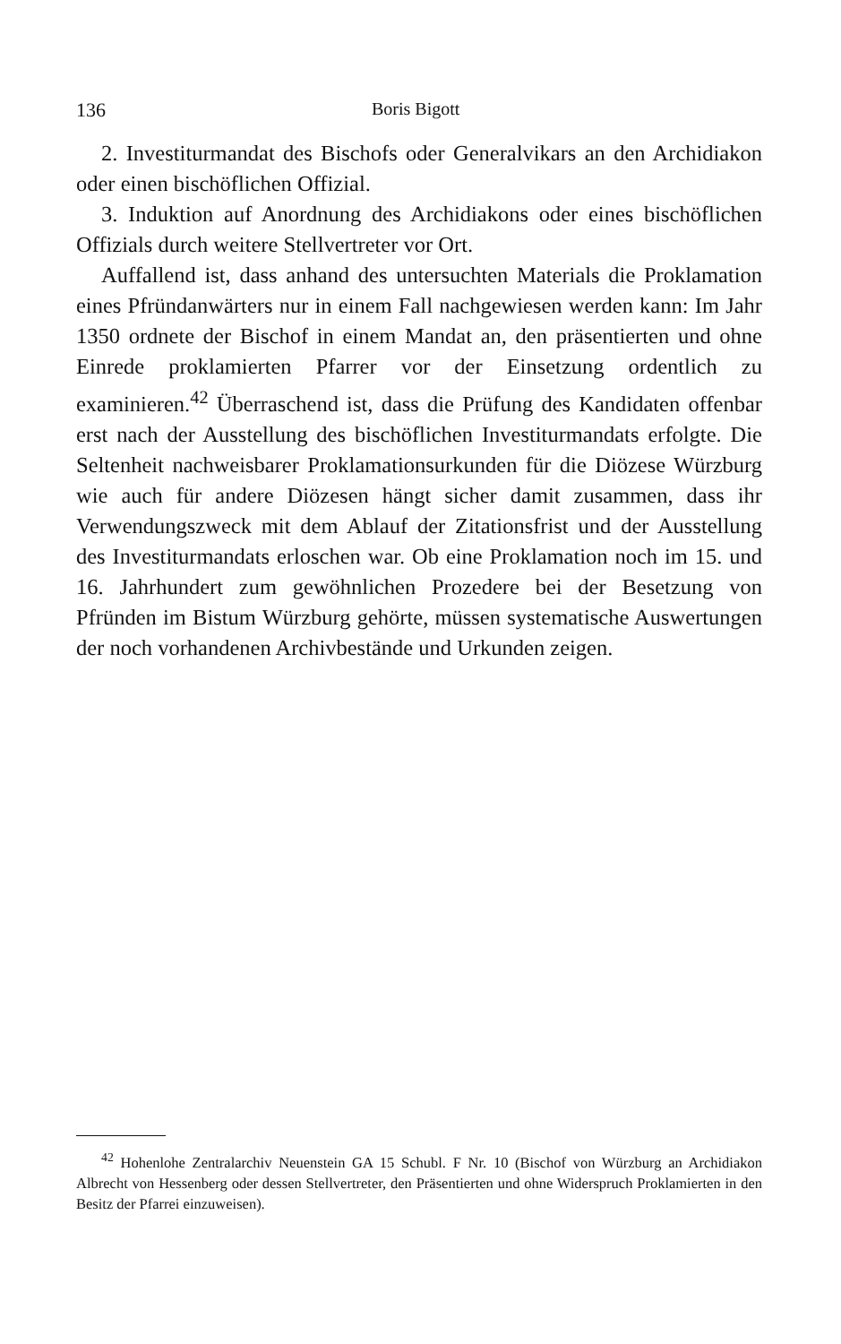136 Boris Bigott
2. Investiturmandat des Bischofs oder Generalvikars an den Archidiakon oder einen bischöflichen Offizial.
3. Induktion auf Anordnung des Archidiakons oder eines bischöflichen Offizials durch weitere Stellvertreter vor Ort.
Auffallend ist, dass anhand des untersuchten Materials die Proklamation eines Pfründanwärters nur in einem Fall nachgewiesen werden kann: Im Jahr 1350 ordnete der Bischof in einem Mandat an, den präsentierten und ohne Einrede proklamierten Pfarrer vor der Einsetzung ordentlich zu examinieren.<sup>42</sup> Überraschend ist, dass die Prüfung des Kandidaten offenbar erst nach der Ausstellung des bischöflichen Investiturmandats erfolgte. Die Seltenheit nachweisbarer Proklamationsurkunden für die Diözese Würzburg wie auch für andere Diözesen hängt sicher damit zusammen, dass ihr Verwendungszweck mit dem Ablauf der Zitationsfrist und der Ausstellung des Investiturmandats erloschen war. Ob eine Proklamation noch im 15. und 16. Jahrhundert zum gewöhnlichen Prozedere bei der Besetzung von Pfründen im Bistum Würzburg gehörte, müssen systematische Auswertungen der noch vorhandenen Archivbestände und Urkunden zeigen.
<sup>42</sup> Hohenlohe Zentralarchiv Neuenstein GA 15 Schubl. F Nr. 10 (Bischof von Würzburg an Archidiakon Albrecht von Hessenberg oder dessen Stellvertreter, den Präsentierten und ohne Widerspruch Proklamierten in den Besitz der Pfarrei einzuweisen).